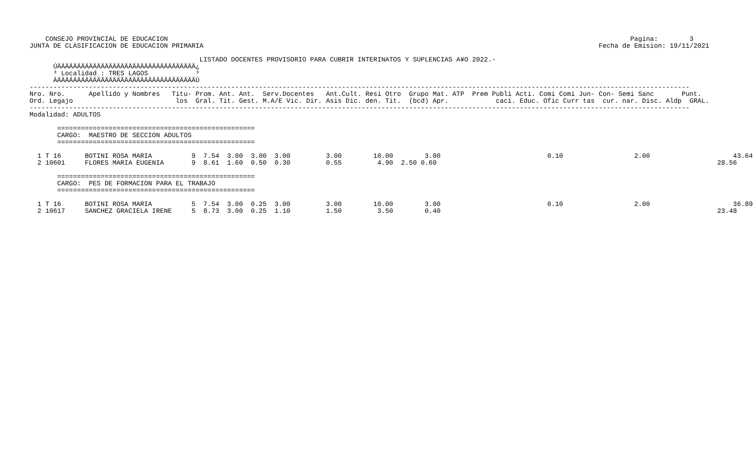CONSEJO PROVINCIAL DE EDUCACION                                                                                                                     Pagina:        3
JUNTA DE CLASIFICACION DE EDUCACION PRIMARIA                                                                                                    Fecha de Emision: 19/11/2021

                                           LISTADO DOCENTES PROVISORIO PARA CUBRIR INTERINATOS Y SUPLENCIAS A¥O 2022.-
      ÚÄÄÄÄÄÄÄÄÄÄÄÄÄÄÄÄÄÄÄÄÄÄÄÄÄÄÄÄÄÄÄÄÄÄÄ¿
      ³ Localidad : TRES LAGOS            ³
      ÀÄÄÄÄÄÄÄÄÄÄÄÄÄÄÄÄÄÄÄÄÄÄÄÄÄÄÄÄÄÄÄÄÄÄÄÙ
-----------------------------------------------------------------------------------------------------------------------------------------------------------------------
Nro. Nro.      Apellido y Nombres   Titu- Prom. Ant. Ant.  Serv.Docentes   Ant.Cult. Resi Otro  Grupo Mat. ATP  Prem Publi Acti. Comi Comi Jun- Con- Semi Sanc       Punt.
Ord. Legajo                          los  Gral. Tit. Gest. M.A/E Vic. Dir. Asis Dic. den. Tit.  (bcd) Apr.            caci. Educ. Ofic Curr tas  cur. nar. Disc. Aldp  GRAL.
-----------------------------------------------------------------------------------------------------------------------------------------------------------------------
Modalidad: ADULTOS

       ==================================================
       CARGO:  MAESTRO DE SECCION ADULTOS
       ==================================================

  1 T 16      BOTINI ROSA MARIA          9  7.54  3.00  3.00  3.00         3.00        10.00        3.00                           0.10                  2.00                     43.64
  2 10601     FLORES MARIA EUGENIA       9  8.61  1.60  0.50  0.30         0.55         4.90  2.50 0.60                                                                       28.56

       ==================================================
       CARGO:  PES DE FORMACION PARA EL TRABAJO
       ==================================================

  1 T 16      BOTINI ROSA MARIA          5  7.54  3.00  0.25  3.00         3.00        10.00        3.00                           0.10                  2.00                     36.89
  2 10617     SANCHEZ GRACIELA IRENE     5  8.73  3.00  0.25  1.10         1.50         3.50        0.40                                                                      23.48